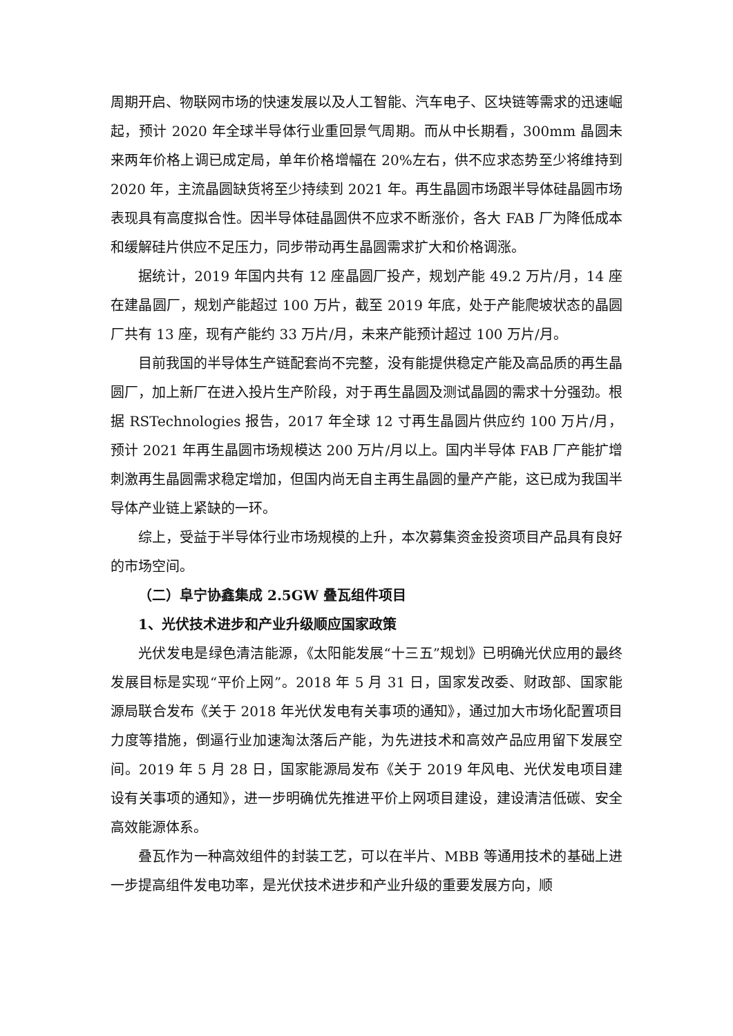周期开启、物联网市场的快速发展以及人工智能、汽车电子、区块链等需求的迅速崛起，预计 2020 年全球半导体行业重回景气周期。而从中长期看，300mm 晶圆未来两年价格上调已成定局，单年价格增幅在 20%左右，供不应求态势至少将维持到 2020 年，主流晶圆缺货将至少持续到 2021 年。再生晶圆市场跟半导体硅晶圆市场表现具有高度拟合性。因半导体硅晶圆供不应求不断涨价，各大 FAB 厂为降低成本和缓解硅片供应不足压力，同步带动再生晶圆需求扩大和价格调涨。
据统计，2019 年国内共有 12 座晶圆厂投产，规划产能 49.2 万片/月，14 座在建晶圆厂，规划产能超过 100 万片，截至 2019 年底，处于产能爬坡状态的晶圆厂共有 13 座，现有产能约 33 万片/月，未来产能预计超过 100 万片/月。
目前我国的半导体生产链配套尚不完整，没有能提供稳定产能及高品质的再生晶圆厂，加上新厂在进入投片生产阶段，对于再生晶圆及测试晶圆的需求十分强劲。根据 RSTechnologies 报告，2017 年全球 12 寸再生晶圆片供应约 100 万片/月，预计 2021 年再生晶圆市场规模达 200 万片/月以上。国内半导体 FAB 厂产能扩增刺激再生晶圆需求稳定增加，但国内尚无自主再生晶圆的量产产能，这已成为我国半导体产业链上紧缺的一环。
综上，受益于半导体行业市场规模的上升，本次募集资金投资项目产品具有良好的市场空间。
（二）阜宁协鑫集成 2.5GW 叠瓦组件项目
1、光伏技术进步和产业升级顺应国家政策
光伏发电是绿色清洁能源，《太阳能发展“十三五”规划》已明确光伏应用的最终发展目标是实现“平价上网”。2018 年 5 月 31 日，国家发改委、财政部、国家能源局联合发布《关于 2018 年光伏发电有关事项的通知》，通过加大市场化配置项目力度等措施，倒逼行业加速淘汰落后产能，为先进技术和高效产品应用留下发展空间。2019 年 5 月 28 日，国家能源局发布《关于 2019 年风电、光伏发电项目建设有关事项的通知》，进一步明确优先推进平价上网项目建设，建设清洁低碳、安全高效能源体系。
叠瓦作为一种高效组件的封装工艺，可以在半片、MBB 等通用技术的基础上进一步提高组件发电功率，是光伏技术进步和产业升级的重要发展方向，顺